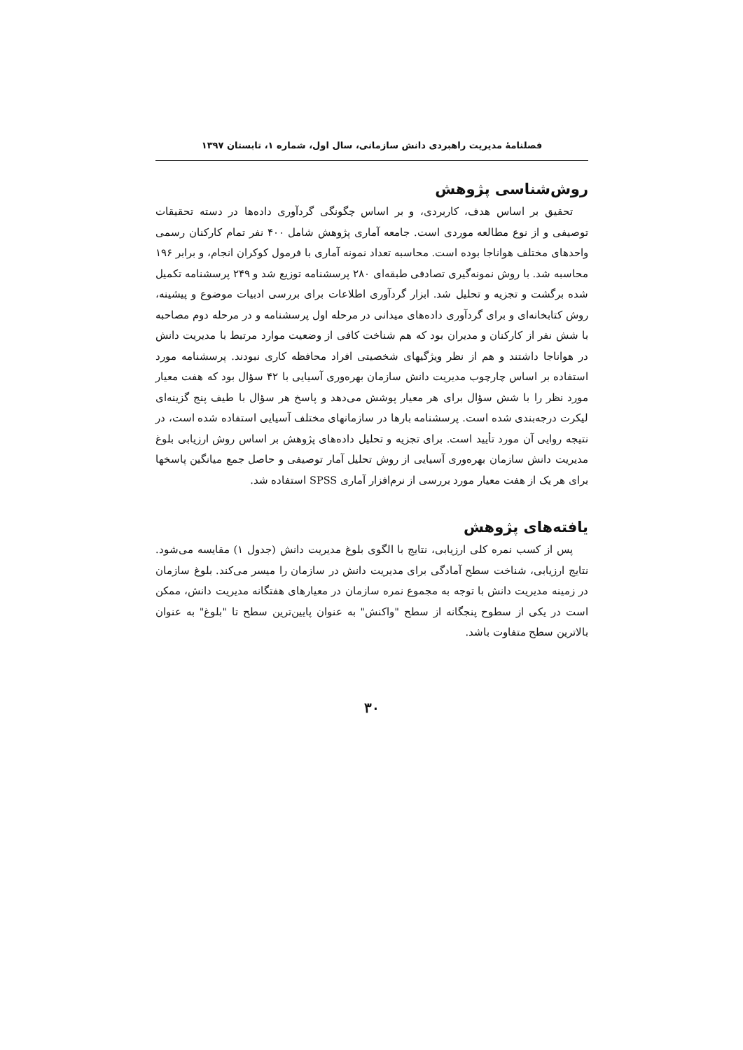فصلنامهٔ مدیریت راهبردی دانش سازمانی، سال اول، شماره ۱، تابستان ۱۳۹۷
روش‌شناسی پژوهش
تحقیق بر اساس هدف، کاربردی، و بر اساس چگونگی گردآوری داده‌ها در دسته تحقیقات توصیفی و از نوع مطالعه موردی است. جامعه آماری پژوهش شامل ۴۰۰ نفر تمام کارکنان رسمی واحدهای مختلف هواناجا بوده است. محاسبه تعداد نمونه آماری با فرمول کوکران انجام، و برابر ۱۹۶ محاسبه شد. با روش نمونه‌گیری تصادفی طبقه‌ای ۲۸۰ پرسشنامه توزیع شد و ۲۴۹ پرسشنامه تکمیل شده برگشت و تجزیه و تحلیل شد. ابزار گردآوری اطلاعات برای بررسی ادبیات موضوع و پیشینه، روش کتابخانه‌ای و برای گردآوری داده‌های میدانی در مرحله اول پرسشنامه و در مرحله دوم مصاحبه با شش نفر از کارکنان و مدیران بود که هم شناخت کافی از وضعیت موارد مرتبط با مدیریت دانش در هواناجا داشتند و هم از نظر ویژگیهای شخصیتی افراد محافظه کاری نبودند. پرسشنامه مورد استفاده بر اساس چارچوب مدیریت دانش سازمان بهره‌وری آسیایی با ۴۲ سؤال بود که هفت معیار مورد نظر را با شش سؤال برای هر معیار پوشش می‌دهد و پاسخ هر سؤال با طیف پنج گزینه‌ای لیکرت درجه‌بندی شده است. پرسشنامه بارها در سازمانهای مختلف آسیایی استفاده شده است، در نتیجه روایی آن مورد تأیید است. برای تجزیه و تحلیل داده‌های پژوهش بر اساس روش ارزیابی بلوغ مدیریت دانش سازمان بهره‌وری آسیایی از روش تحلیل آمار توصیفی و حاصل جمع میانگین پاسخها برای هر یک از هفت معیار مورد بررسی از نرم‌افزار آماری SPSS استفاده شد.
یافته‌های پژوهش
پس از کسب نمره کلی ارزیابی، نتایج با الگوی بلوغ مدیریت دانش (جدول ۱) مقایسه می‌شود. نتایج ارزیابی، شناخت سطح آمادگی برای مدیریت دانش در سازمان را میسر می‌کند. بلوغ سازمان در زمینه مدیریت دانش با توجه به مجموع نمره سازمان در معیارهای هفتگانه مدیریت دانش، ممکن است در یکی از سطوح پنجگانه از سطح "واکنش" به عنوان پایین‌ترین سطح تا "بلوغ" به عنوان بالاترین سطح متفاوت باشد.
۳۰